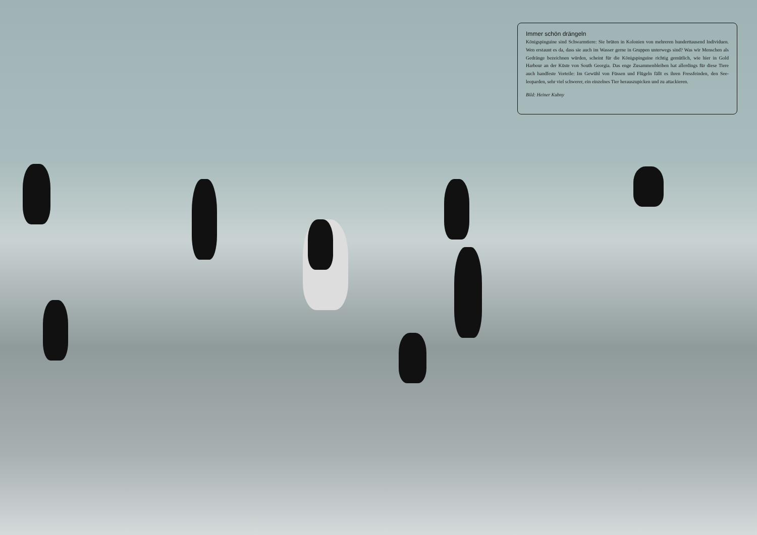Immer schön drängeln
Königspinguine sind Schwarmtiere: Sie brüten in Kolonien von mehreren hundert­tausend Individuen. Wen erstaunt es da, dass sie auch im Wasser gerne in Gruppen unterwegs sind? Was wir Menschen als Gedränge bezeichnen würden, scheint für die Königspinguine richtig gemütlich, wie hier in Gold Harbour an der Küste von South Georgia. Das enge Zusammenbleiben hat allerdings für diese Tiere auch handfeste Vorteile: Im Gewühl von Füssen und Flügeln fällt es ihren Fressfeinden, den See­leoparden, sehr viel schwerer, ein einzelnes Tier herauszupicken und zu attackieren.
Bild: Heiner Kubny